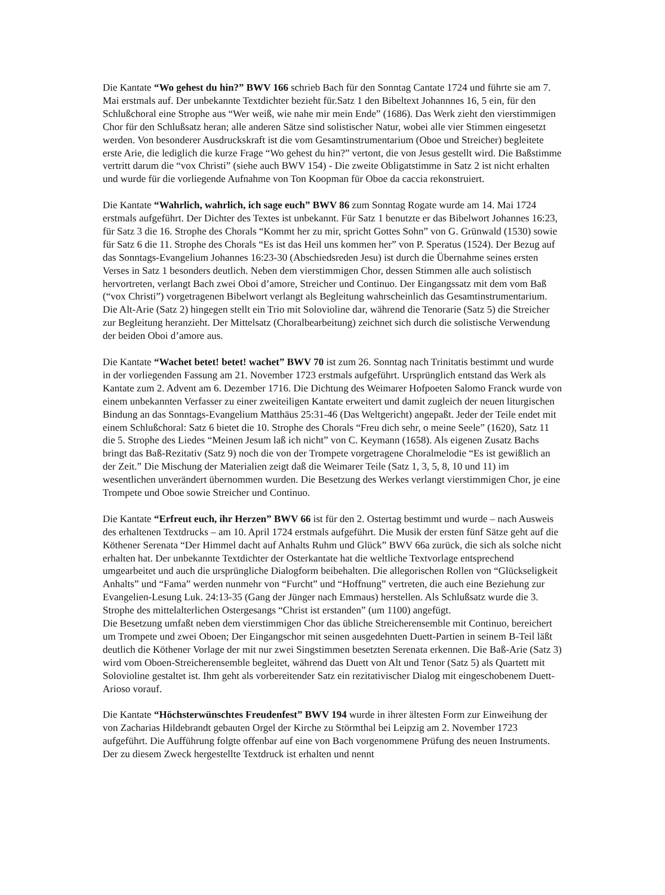Die Kantate “Wo gehest du hin?” BWV 166 schrieb Bach für den Sonntag Cantate 1724 und führte sie am 7. Mai erstmals auf. Der unbekannte Textdichter bezieht für.Satz 1 den Bibeltext Johannnes 16, 5 ein, für den Schlußchoral eine Strophe aus “Wer weiß, wie nahe mir mein Ende” (1686). Das Werk zieht den vierstimmigen Chor für den Schlußsatz heran; alle anderen Sätze sind solistischer Natur, wobei alle vier Stimmen eingesetzt werden. Von besonderer Ausdruckskraft ist die vom Gesamtinstrumentarium (Oboe und Streicher) begleitete erste Arie, die lediglich die kurze Frage “Wo gehest du hin?” vertont, die von Jesus gestellt wird. Die Baßstimme vertritt darum die “vox Christi” (siehe auch BWV 154) - Die zweite Obligatstimme in Satz 2 ist nicht erhalten und wurde für die vorliegende Aufnahme von Ton Koopman für Oboe da caccia rekonstruiert.
Die Kantate “Wahrlich, wahrlich, ich sage euch” BWV 86 zum Sonntag Rogate wurde am 14. Mai 1724 erstmals aufgeführt. Der Dichter des Textes ist unbekannt. Für Satz 1 benutzte er das Bibelwort Johannes 16:23, für Satz 3 die 16. Strophe des Chorals “Kommt her zu mir, spricht Gottes Sohn” von G. Grünwald (1530) sowie für Satz 6 die 11. Strophe des Chorals “Es ist das Heil uns kommen her” von P. Speratus (1524). Der Bezug auf das Sonntags-Evangelium Johannes 16:23-30 (Abschiedsreden Jesu) ist durch die Übernahme seines ersten Verses in Satz 1 besonders deutlich. Neben dem vierstimmigen Chor, dessen Stimmen alle auch solistisch hervortreten, verlangt Bach zwei Oboi d’amore, Streicher und Continuo. Der Eingangssatz mit dem vom Baß (“vox Christi”) vorgetragenen Bibelwort verlangt als Begleitung wahrscheinlich das Gesamtinstrumentarium. Die Alt-Arie (Satz 2) hingegen stellt ein Trio mit Solovioline dar, während die Tenorarie (Satz 5) die Streicher zur Begleitung heranzieht. Der Mittelsatz (Choralbearbeitung) zeichnet sich durch die solistische Verwendung der beiden Oboi d’amore aus.
Die Kantate “Wachet betet! betet! wachet” BWV 70 ist zum 26. Sonntag nach Trinitatis bestimmt und wurde in der vorliegenden Fassung am 21. November 1723 erstmals aufgeführt. Ursprünglich entstand das Werk als Kantate zum 2. Advent am 6. Dezember 1716. Die Dichtung des Weimarer Hofpoeten Salomo Franck wurde von einem unbekannten Verfasser zu einer zweiteiligen Kantate erweitert und damit zugleich der neuen liturgischen Bindung an das Sonntags-Evangelium Matthäus 25:31-46 (Das Weltgericht) angepaßt. Jeder der Teile endet mit einem Schlußchoral: Satz 6 bietet die 10. Strophe des Chorals “Freu dich sehr, o meine Seele” (1620), Satz 11 die 5. Strophe des Liedes “Meinen Jesum laß ich nicht” von C. Keymann (1658). Als eigenen Zusatz Bachs bringt das Baß-Rezitativ (Satz 9) noch die von der Trompete vorgetragene Choralmelodie “Es ist gewißlich an der Zeit.” Die Mischung der Materialien zeigt daß die Weimarer Teile (Satz 1, 3, 5, 8, 10 und 11) im wesentlichen unverändert übernommen wurden. Die Besetzung des Werkes verlangt vierstimmigen Chor, je eine Trompete und Oboe sowie Streicher und Continuo.
Die Kantate “Erfreut euch, ihr Herzen” BWV 66 ist für den 2. Ostertag bestimmt und wurde – nach Ausweis des erhaltenen Textdrucks – am 10. April 1724 erstmals aufgeführt. Die Musik der ersten fünf Sätze geht auf die Köthener Serenata “Der Himmel dacht auf Anhalts Ruhm und Glück” BWV 66a zurück, die sich als solche nicht erhalten hat. Der unbekannte Textdichter der Osterkantate hat die weltliche Textvorlage entsprechend umgearbeitet und auch die ursprüngliche Dialogform beibehalten. Die allegorischen Rollen von “Glückseligkeit Anhalts” und “Fama” werden nunmehr von “Furcht” und “Hoffnung” vertreten, die auch eine Beziehung zur Evangelien-Lesung Luk. 24:13-35 (Gang der Jünger nach Emmaus) herstellen. Als Schlußsatz wurde die 3. Strophe des mittelalterlichen Ostergesangs “Christ ist erstanden” (um 1100) angefügt.
Die Besetzung umfaßt neben dem vierstimmigen Chor das übliche Streicherensemble mit Continuo, bereichert um Trompete und zwei Oboen; Der Eingangschor mit seinen ausgedehnten Duett-Partien in seinem B-Teil läßt deutlich die Köthener Vorlage der mit nur zwei Singstimmen besetzten Serenata erkennen. Die Baß-Arie (Satz 3) wird vom Oboen-Streicherensemble begleitet, während das Duett von Alt und Tenor (Satz 5) als Quartett mit Solovioline gestaltet ist. Ihm geht als vorbereitender Satz ein rezitativischer Dialog mit eingeschobenem Duett-Arioso vorauf.
Die Kantate “Höchsterwünschtes Freudenfest” BWV 194 wurde in ihrer ältesten Form zur Einweihung der von Zacharias Hildebrandt gebauten Orgel der Kirche zu Störmthal bei Leipzig am 2. November 1723 aufgeführt. Die Aufführung folgte offenbar auf eine von Bach vorgenommene Prüfung des neuen Instruments. Der zu diesem Zweck hergestellte Textdruck ist erhalten und nennt